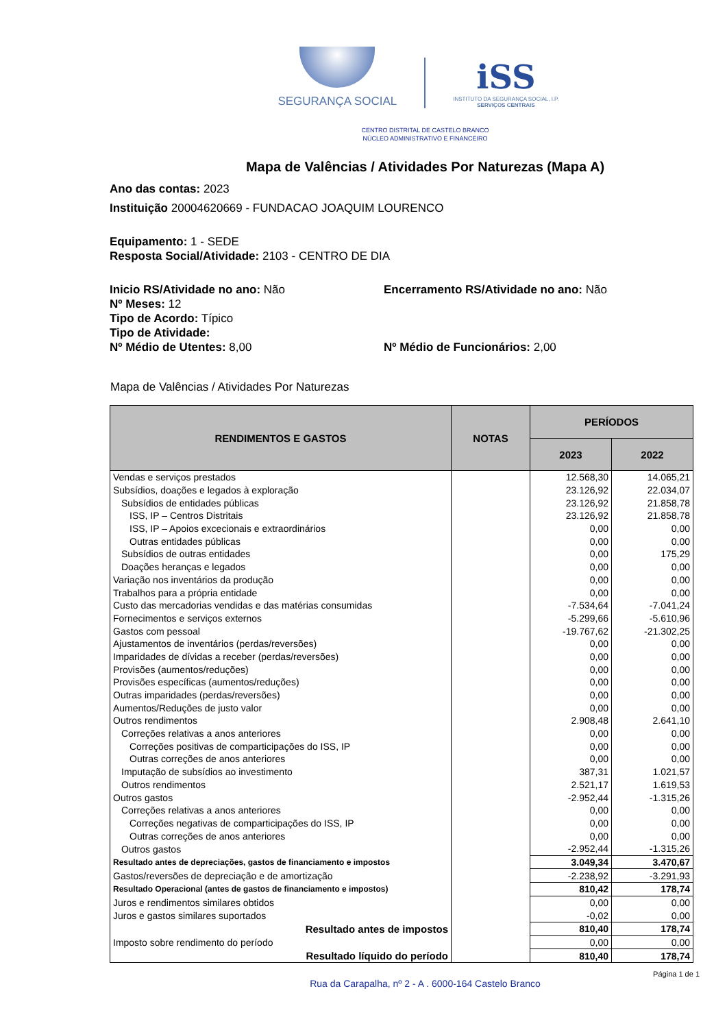SEGURANÇA SOCIAL
iSS
INSTITUTO DA SEGURANÇA SOCIAL, I.P.
SERVIÇOS CENTRAIS
CENTRO DISTRITAL DE CASTELO BRANCO
NÚCLEO ADMINISTRATIVO E FINANCEIRO
Mapa de Valências / Atividades Por Naturezas (Mapa A)
Ano das contas: 2023
Instituição 20004620669 - FUNDACAO JOAQUIM LOURENCO
Equipamento: 1 - SEDE
Resposta Social/Atividade: 2103 - CENTRO DE DIA
Inicio RS/Atividade no ano: Não Encerramento RS/Atividade no ano: Não
Nº Meses: 12
Tipo de Acordo: Típico
Tipo de Atividade:
Nº Médio de Utentes: 8,00 Nº Médio de Funcionários: 2,00
Mapa de Valências / Atividades Por Naturezas
| RENDIMENTOS E GASTOS | NOTAS | PERÍODOS | |
| --- | --- | --- | --- |
| | | 2023 | 2022 |
| Vendas e serviços prestados | | 12.568,30 | 14.065,21 |
| Subsídios, doações e legados à exploração | | 23.126,92 | 22.034,07 |
| Subsídios de entidades públicas | | 23.126,92 | 21.858,78 |
| ISS, IP – Centros Distritais | | 23.126,92 | 21.858,78 |
| ISS, IP – Apoios excecionais e extraordinários | | 0,00 | 0,00 |
| Outras entidades públicas | | 0,00 | 0,00 |
| Subsídios de outras entidades | | 0,00 | 175,29 |
| Doações heranças e legados | | 0,00 | 0,00 |
| Variação nos inventários da produção | | 0,00 | 0,00 |
| Trabalhos para a própria entidade | | 0,00 | 0,00 |
| Custo das mercadorias vendidas e das matérias consumidas | | -7.534,64 | -7.041,24 |
| Fornecimentos e serviços externos | | -5.299,66 | -5.610,96 |
| Gastos com pessoal | | -19.767,62 | -21.302,25 |
| Ajustamentos de inventários (perdas/reversões) | | 0,00 | 0,00 |
| Imparidades de dívidas a receber (perdas/reversões) | | 0,00 | 0,00 |
| Provisões (aumentos/reduções) | | 0,00 | 0,00 |
| Provisões específicas (aumentos/reduções) | | 0,00 | 0,00 |
| Outras imparidades (perdas/reversões) | | 0,00 | 0,00 |
| Aumentos/Reduções de justo valor | | 0,00 | 0,00 |
| Outros rendimentos | | 2.908,48 | 2.641,10 |
| Correções relativas a anos anteriores | | 0,00 | 0,00 |
| Correções positivas de comparticipações do ISS, IP | | 0,00 | 0,00 |
| Outras correções de anos anteriores | | 0,00 | 0,00 |
| Imputação de subsídios ao investimento | | 387,31 | 1.021,57 |
| Outros rendimentos | | 2.521,17 | 1.619,53 |
| Outros gastos | | -2.952,44 | -1.315,26 |
| Correções relativas a anos anteriores | | 0,00 | 0,00 |
| Correções negativas de comparticipações do ISS, IP | | 0,00 | 0,00 |
| Outras correções de anos anteriores | | 0,00 | 0,00 |
| Outros gastos | | -2.952,44 | -1.315,26 |
| Resultado antes de depreciações, gastos de financiamento e impostos | | 3.049,34 | 3.470,67 |
| Gastos/reversões de depreciação e de amortização | | -2.238,92 | -3.291,93 |
| Resultado Operacional (antes de gastos de financiamento e impostos) | | 810,42 | 178,74 |
| Juros e rendimentos similares obtidos | | 0,00 | 0,00 |
| Juros e gastos similares suportados | | -0,02 | 0,00 |
| Resultado antes de impostos | | 810,40 | 178,74 |
| Imposto sobre rendimento do período | | 0,00 | 0,00 |
| Resultado líquido do período | | 810,40 | 178,74 |
Página 1 de 1
Rua da Carapalha, nº 2 - A . 6000-164 Castelo Branco